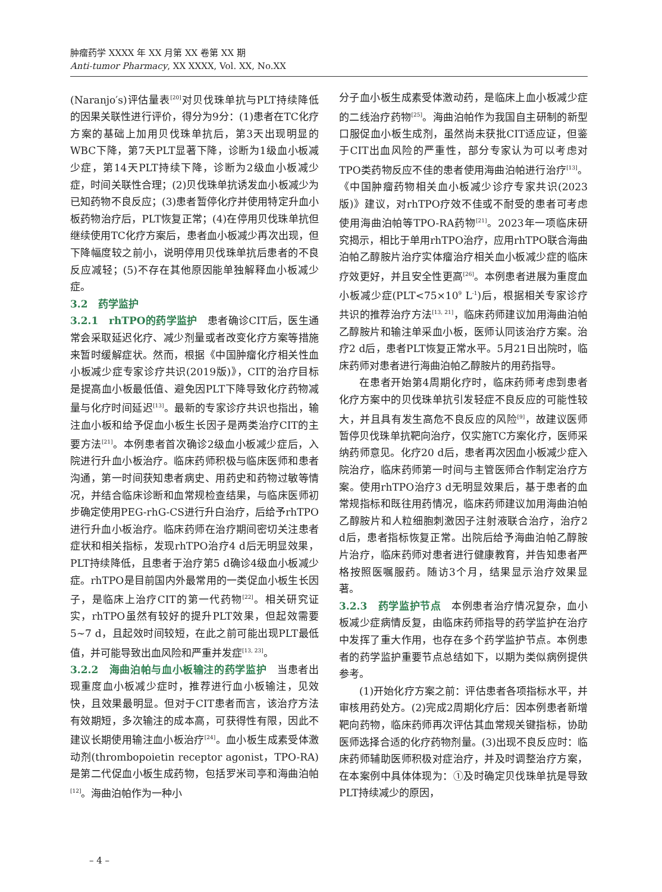肿瘤药学 XXXX 年 XX 月第 XX 卷第 XX 期
Anti-tumor Pharmacy, XX XXXX, Vol. XX, No.XX
(Naranjo′s)评估量表<sup>[20]</sup>对贝伐珠单抗与PLT持续降低的因果关联性进行评价，得分为9分：(1)患者在TC化疗方案的基础上加用贝伐珠单抗后，第3天出现明显的WBC下降，第7天PLT显著下降，诊断为1级血小板减少症，第14天PLT持续下降，诊断为2级血小板减少症，时间关联性合理；(2)贝伐珠单抗诱发血小板减少为已知药物不良反应；(3)患者暂停化疗并使用特定升血小板药物治疗后，PLT恢复正常；(4)在停用贝伐珠单抗但继续使用TC化疗方案后，患者血小板减少再次出现，但下降幅度较之前小，说明停用贝伐珠单抗后患者的不良反应减轻；(5)不存在其他原因能单独解释血小板减少症。
3.2　药学监护
3.2.1　rhTPO的药学监护　患者确诊CIT后，医生通常会采取延迟化疗、减少剂量或者改变化疗方案等措施来暂时缓解症状。然而，根据《中国肿瘤化疗相关性血小板减少症专家诊疗共识(2019版)》，CIT的治疗目标是提高血小板最低值、避免因PLT下降导致化疗药物减量与化疗时间延迟<sup>[13]</sup>。最新的专家诊疗共识也指出，输注血小板和给予促血小板生长因子是两类治疗CIT的主要方法<sup>[21]</sup>。本例患者首次确诊2级血小板减少症后，入院进行升血小板治疗。临床药师积极与临床医师和患者沟通，第一时间获知患者病史、用药史和药物过敏等情况，并结合临床诊断和血常规检查结果，与临床医师初步确定使用PEG-rhG-CS进行升白治疗，后给予rhTPO进行升血小板治疗。临床药师在治疗期间密切关注患者症状和相关指标，发现rhTPO治疗4 d后无明显效果，PLT持续降低，且患者于治疗第5 d确诊4级血小板减少症。rhTPO是目前国内外最常用的一类促血小板生长因子，是临床上治疗CIT的第一代药物<sup>[22]</sup>。相关研究证实，rhTPO虽然有较好的提升PLT效果，但起效需要5~7 d，且起效时间较短，在此之前可能出现PLT最低值，并可能导致出血风险和严重并发症<sup>[13, 23]</sup>。
3.2.2　海曲泊帕与血小板输注的药学监护　当患者出现重度血小板减少症时，推荐进行血小板输注，见效快，且效果最明显。但对于CIT患者而言，该治疗方法有效期短，多次输注的成本高，可获得性有限，因此不建议长期使用输注血小板治疗<sup>[24]</sup>。血小板生成素受体激动剂(thrombopoietin receptor agonist，TPO-RA)是第二代促血小板生成药物，包括罗米司亭和海曲泊帕<sup>[12]</sup>。海曲泊帕作为一种小
分子血小板生成素受体激动药，是临床上血小板减少症的二线治疗药物<sup>[25]</sup>。海曲泊帕作为我国自主研制的新型口服促血小板生成剂，虽然尚未获批CIT适应证，但鉴于CIT出血风险的严重性，部分专家认为可以考虑对TPO类药物反应不佳的患者使用海曲泊帕进行治疗<sup>[13]</sup>。《中国肿瘤药物相关血小板减少诊疗专家共识(2023版)》建议，对rhTPO疗效不佳或不耐受的患者可考虑使用海曲泊帕等TPO-RA药物<sup>[21]</sup>。2023年一项临床研究揭示，相比于单用rhTPO治疗，应用rhTPO联合海曲泊帕乙醇胺片治疗实体瘤治疗相关血小板减少症的临床疗效更好，并且安全性更高<sup>[26]</sup>。本例患者进展为重度血小板减少症(PLT<75×10<sup>9</sup> L<sup>-1</sup>)后，根据相关专家诊疗共识的推荐治疗方法<sup>[13, 21]</sup>，临床药师建议加用海曲泊帕乙醇胺片和输注单采血小板，医师认同该治疗方案。治疗2 d后，患者PLT恢复正常水平。5月21日出院时，临床药师对患者进行海曲泊帕乙醇胺片的用药指导。
在患者开始第4周期化疗时，临床药师考虑到患者化疗方案中的贝伐珠单抗引发轻症不良反应的可能性较大，并且具有发生高危不良反应的风险<sup>[9]</sup>，故建议医师暂停贝伐珠单抗靶向治疗，仅实施TC方案化疗，医师采纳药师意见。化疗20 d后，患者再次因血小板减少症入院治疗，临床药师第一时间与主管医师合作制定治疗方案。使用rhTPO治疗3 d无明显效果后，基于患者的血常规指标和既往用药情况，临床药师建议加用海曲泊帕乙醇胺片和人粒细胞刺激因子注射液联合治疗，治疗2 d后，患者指标恢复正常。出院后给予海曲泊帕乙醇胺片治疗，临床药师对患者进行健康教育，并告知患者严格按照医嘱服药。随访3个月，结果显示治疗效果显著。
3.2.3　药学监护节点　本例患者治疗情况复杂，血小板减少症病情反复，由临床药师指导的药学监护在治疗中发挥了重大作用，也存在多个药学监护节点。本例患者的药学监护重要节点总结如下，以期为类似病例提供参考。
(1)开始化疗方案之前：评估患者各项指标水平，并审核用药处方。(2)完成2周期化疗后：因本例患者新增靶向药物，临床药师再次评估其血常规关键指标，协助医师选择合适的化疗药物剂量。(3)出现不良反应时：临床药师辅助医师积极对症治疗，并及时调整治疗方案，在本案例中具体体现为：①及时确定贝伐珠单抗是导致PLT持续减少的原因，
– 4 –